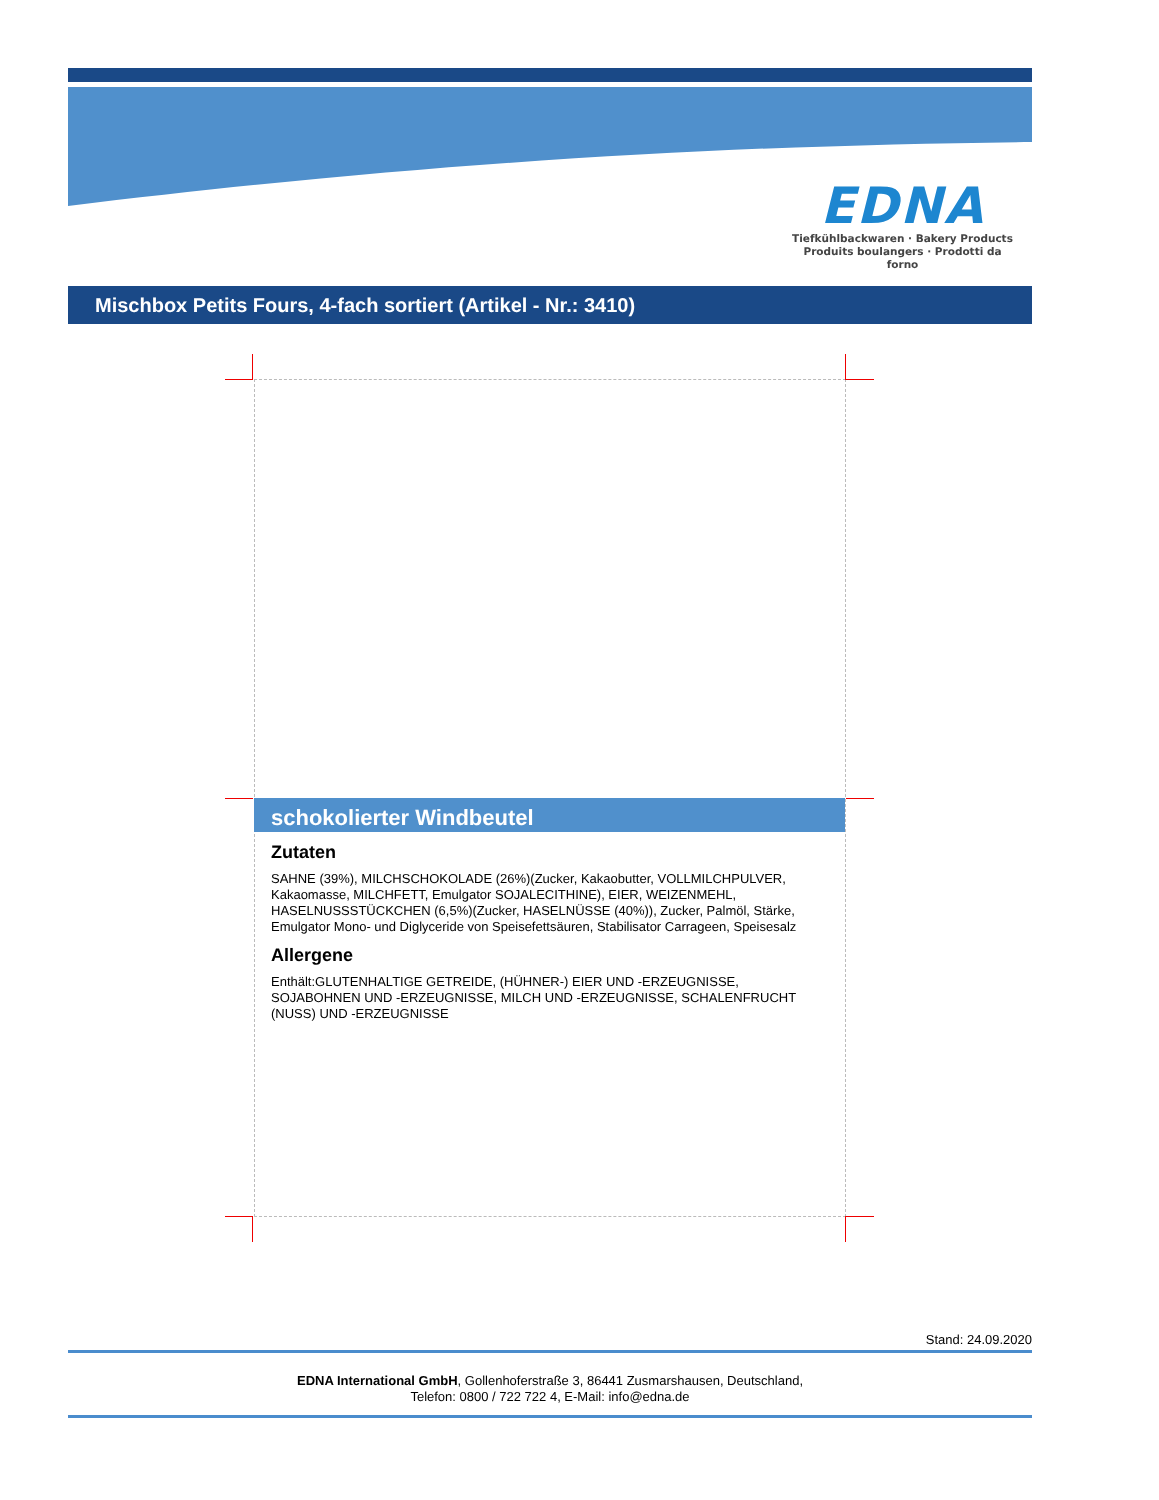EDNA
Tiefkühlbackwaren · Bakery Products
Produits boulangers · Prodotti da forno
Mischbox Petits Fours, 4-fach sortiert (Artikel - Nr.: 3410)
schokolierter Windbeutel
Zutaten
SAHNE (39%), MILCHSCHOKOLADE (26%)(Zucker, Kakaobutter, VOLLMILCHPULVER, Kakaomasse, MILCHFETT, Emulgator SOJALECITHINE), EIER, WEIZENMEHL, HASELNUSSSTÜCKCHEN (6,5%)(Zucker, HASELNÜSSE (40%)), Zucker, Palmöl, Stärke, Emulgator Mono- und Diglyceride von Speisefettsäuren, Stabilisator Carrageen, Speisesalz
Allergene
Enthält:GLUTENHALTIGE GETREIDE, (HÜHNER-) EIER UND -ERZEUGNISSE, SOJABOHNEN UND -ERZEUGNISSE, MILCH UND -ERZEUGNISSE, SCHALENFRUCHT (NUSS) UND -ERZEUGNISSE
Stand: 24.09.2020
EDNA International GmbH, Gollenhoferstraße 3, 86441 Zusmarshausen, Deutschland,
Telefon: 0800 / 722 722 4, E-Mail: info@edna.de